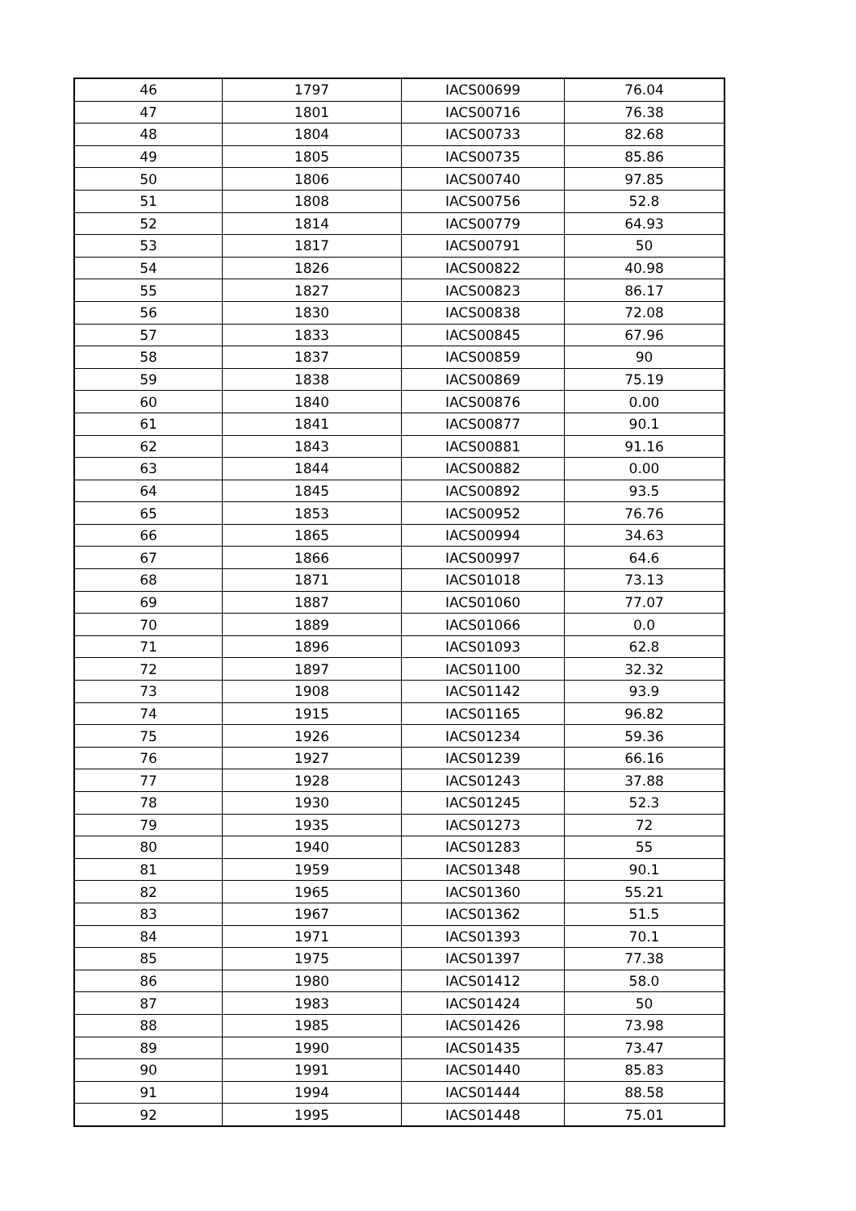| 46 | 1797 | IACS00699 | 76.04 |
| 47 | 1801 | IACS00716 | 76.38 |
| 48 | 1804 | IACS00733 | 82.68 |
| 49 | 1805 | IACS00735 | 85.86 |
| 50 | 1806 | IACS00740 | 97.85 |
| 51 | 1808 | IACS00756 | 52.8 |
| 52 | 1814 | IACS00779 | 64.93 |
| 53 | 1817 | IACS00791 | 50 |
| 54 | 1826 | IACS00822 | 40.98 |
| 55 | 1827 | IACS00823 | 86.17 |
| 56 | 1830 | IACS00838 | 72.08 |
| 57 | 1833 | IACS00845 | 67.96 |
| 58 | 1837 | IACS00859 | 90 |
| 59 | 1838 | IACS00869 | 75.19 |
| 60 | 1840 | IACS00876 | 0.00 |
| 61 | 1841 | IACS00877 | 90.1 |
| 62 | 1843 | IACS00881 | 91.16 |
| 63 | 1844 | IACS00882 | 0.00 |
| 64 | 1845 | IACS00892 | 93.5 |
| 65 | 1853 | IACS00952 | 76.76 |
| 66 | 1865 | IACS00994 | 34.63 |
| 67 | 1866 | IACS00997 | 64.6 |
| 68 | 1871 | IACS01018 | 73.13 |
| 69 | 1887 | IACS01060 | 77.07 |
| 70 | 1889 | IACS01066 | 0.0 |
| 71 | 1896 | IACS01093 | 62.8 |
| 72 | 1897 | IACS01100 | 32.32 |
| 73 | 1908 | IACS01142 | 93.9 |
| 74 | 1915 | IACS01165 | 96.82 |
| 75 | 1926 | IACS01234 | 59.36 |
| 76 | 1927 | IACS01239 | 66.16 |
| 77 | 1928 | IACS01243 | 37.88 |
| 78 | 1930 | IACS01245 | 52.3 |
| 79 | 1935 | IACS01273 | 72 |
| 80 | 1940 | IACS01283 | 55 |
| 81 | 1959 | IACS01348 | 90.1 |
| 82 | 1965 | IACS01360 | 55.21 |
| 83 | 1967 | IACS01362 | 51.5 |
| 84 | 1971 | IACS01393 | 70.1 |
| 85 | 1975 | IACS01397 | 77.38 |
| 86 | 1980 | IACS01412 | 58.0 |
| 87 | 1983 | IACS01424 | 50 |
| 88 | 1985 | IACS01426 | 73.98 |
| 89 | 1990 | IACS01435 | 73.47 |
| 90 | 1991 | IACS01440 | 85.83 |
| 91 | 1994 | IACS01444 | 88.58 |
| 92 | 1995 | IACS01448 | 75.01 |